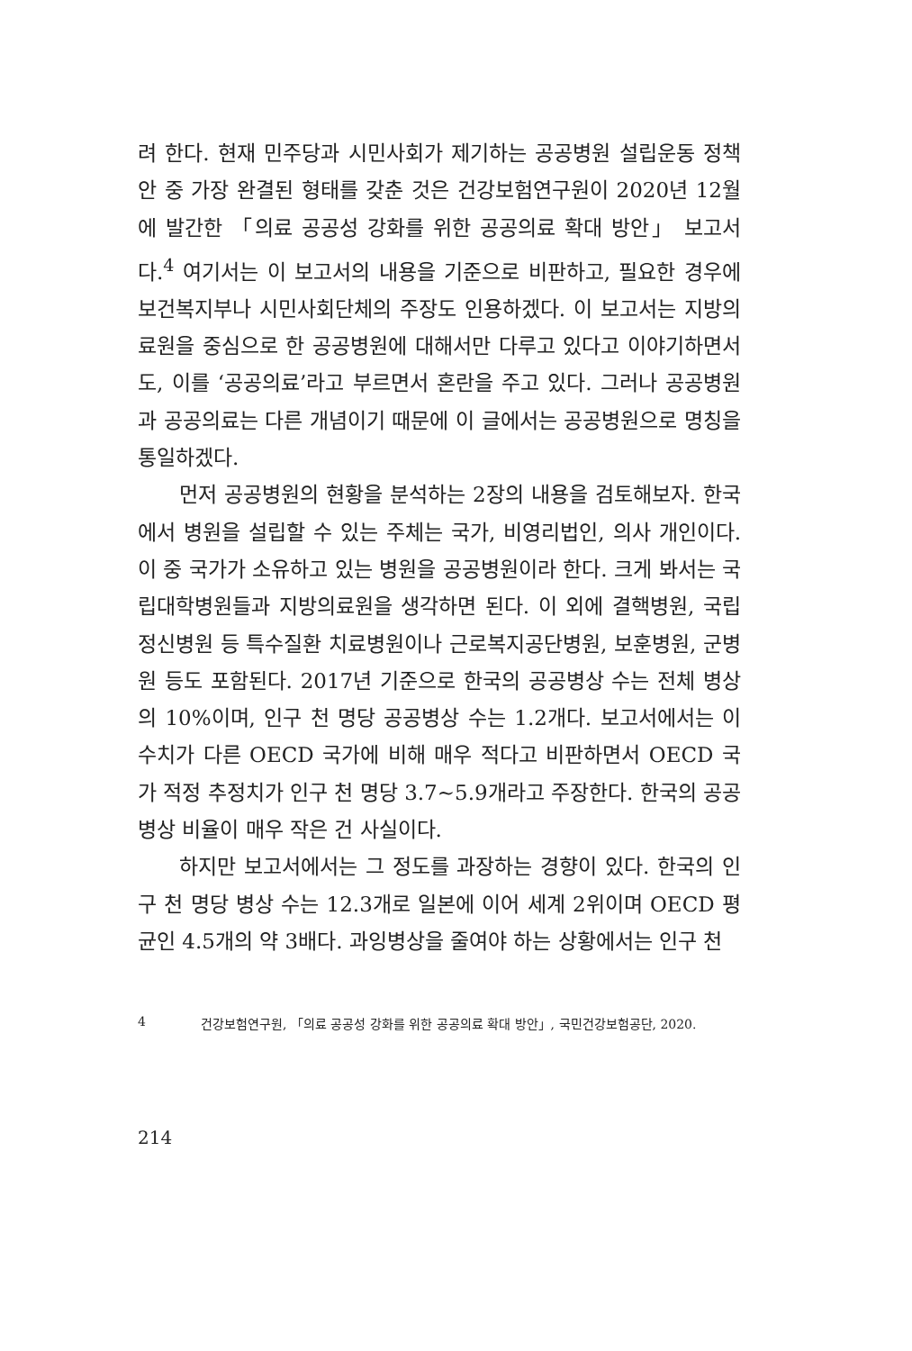려 한다. 현재 민주당과 시민사회가 제기하는 공공병원 설립운동 정책안 중 가장 완결된 형태를 갖춘 것은 건강보험연구원이 2020년 12월에 발간한 「의료 공공성 강화를 위한 공공의료 확대 방안」 보고서다.<sup>4</sup> 여기서는 이 보고서의 내용을 기준으로 비판하고, 필요한 경우에 보건복지부나 시민사회단체의 주장도 인용하겠다. 이 보고서는 지방의료원을 중심으로 한 공공병원에 대해서만 다루고 있다고 이야기하면서도, 이를 ‘공공의료’라고 부르면서 혼란을 주고 있다. 그러나 공공병원과 공공의료는 다른 개념이기 때문에 이 글에서는 공공병원으로 명칭을 통일하겠다.
먼저 공공병원의 현황을 분석하는 2장의 내용을 검토해보자. 한국에서 병원을 설립할 수 있는 주체는 국가, 비영리법인, 의사 개인이다. 이 중 국가가 소유하고 있는 병원을 공공병원이라 한다. 크게 봐서는 국립대학병원들과 지방의료원을 생각하면 된다. 이 외에 결핵병원, 국립정신병원 등 특수질환 치료병원이나 근로복지공단병원, 보훈병원, 군병원 등도 포함된다. 2017년 기준으로 한국의 공공병상 수는 전체 병상의 10%이며, 인구 천 명당 공공병상 수는 1.2개다. 보고서에서는 이 수치가 다른 OECD 국가에 비해 매우 적다고 비판하면서 OECD 국가 적정 추정치가 인구 천 명당 3.7~5.9개라고 주장한다. 한국의 공공병상 비율이 매우 작은 건 사실이다.
하지만 보고서에서는 그 정도를 과장하는 경향이 있다. 한국의 인구 천 명당 병상 수는 12.3개로 일본에 이어 세계 2위이며 OECD 평균인 4.5개의 약 3배다. 과잉병상을 줄여야 하는 상황에서는 인구 천
4 건강보험연구원, 「의료 공공성 강화를 위한 공공의료 확대 방안」, 국민건강보험공단, 2020.
214